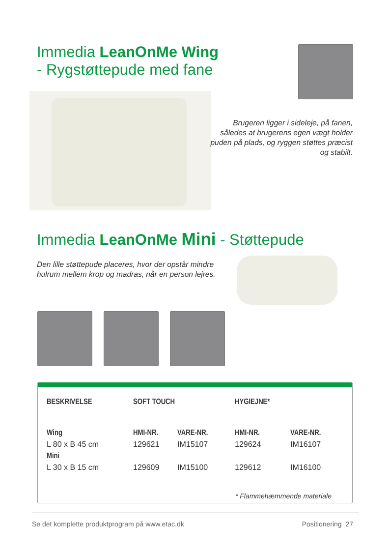Immedia LeanOnMe Wing
- Rygstøttepude med fane
Brugeren ligger i sideleje, på fanen, således at brugerens egen vægt holder puden på plads, og ryggen støttes præcist og stabilt.
Immedia LeanOnMe Mini - Støttepude
Den lille støttepude placeres, hvor der opstår mindre hulrum mellem krop og madras, når en person lejres.
| BESKRIVELSE | SOFT TOUCH | | HYGIEJNE* | |
| --- | --- | --- | --- | --- |
| Wing | HMI-NR. | VARE-NR. | HMI-NR. | VARE-NR. |
| L 80 x B 45 cm | 129621 | IM15107 | 129624 | IM16107 |
| Mini | | | | |
| L 30 x B 15 cm | 129609 | IM15100 | 129612 | IM16100 |
* Flammehæmmende materiale
Se det komplette produktprogram på www.etac.dk Positionering 27